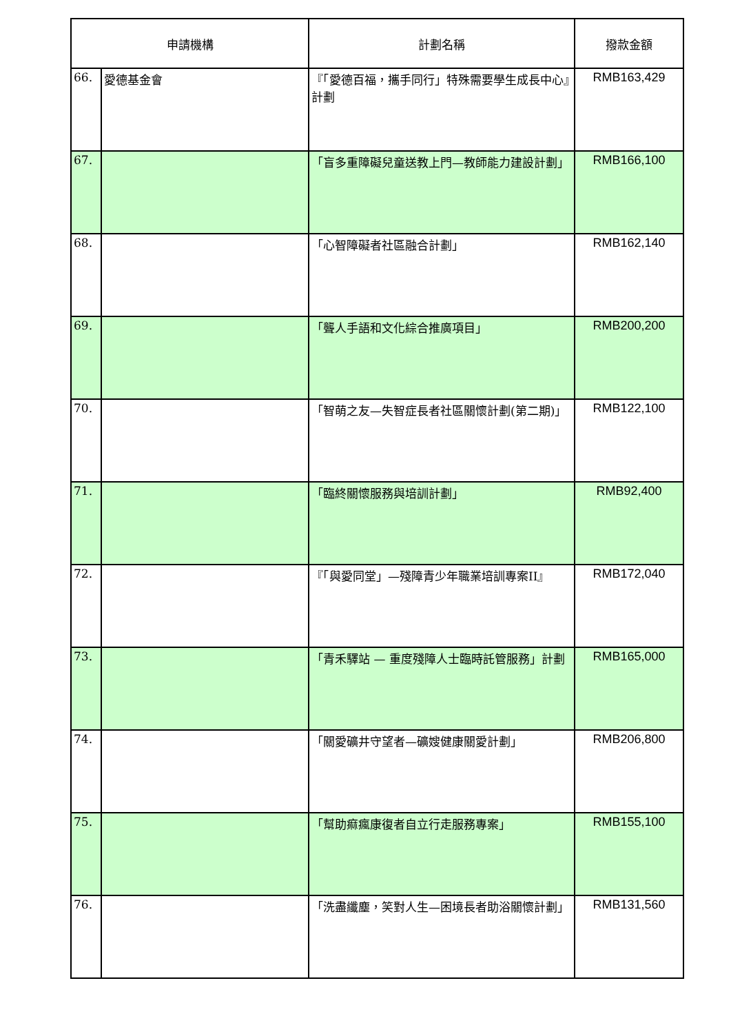| 申請機構 | | 計劃名稱 | 撥款金額 |
| --- | --- | --- | --- |
| 66. | 愛德基金會 | 『「愛德百福，攜手同行」特殊需要學生成長中心』計劃 | RMB163,429 |
| 67. | | 「盲多重障礙兒童送教上門—教師能力建設計劃」 | RMB166,100 |
| 68. | | 「心智障礙者社區融合計劃」 | RMB162,140 |
| 69. | | 「聾人手語和文化綜合推廣項目」 | RMB200,200 |
| 70. | | 「智萌之友—失智症長者社區關懷計劃(第二期)」 | RMB122,100 |
| 71. | | 「臨終關懷服務與培訓計劃」 | RMB92,400 |
| 72. | | 『「與愛同堂」—殘障青少年職業培訓專案II』 | RMB172,040 |
| 73. | | 「青禾驛站 — 重度殘障人士臨時託管服務」計劃 | RMB165,000 |
| 74. | | 「關愛礦井守望者—礦嫂健康關愛計劃」 | RMB206,800 |
| 75. | | 「幫助痲瘋康復者自立行走服務專案」 | RMB155,100 |
| 76. | | 「洗盡纖塵，笑對人生—困境長者助浴關懷計劃」 | RMB131,560 |